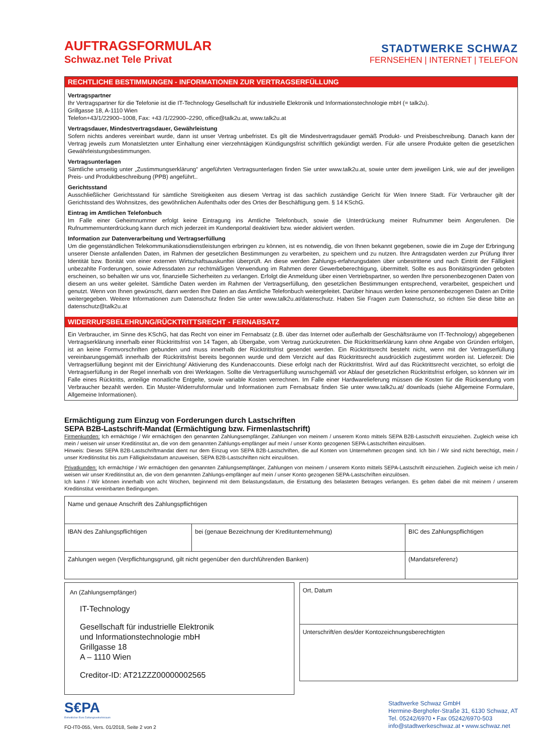AUFTRAGSFORMULAR
Schwaz.net Tele Privat
STADTWERKE SCHWAZ
FERNSEHEN | INTERNET | TELEFON
RECHTLICHE BESTIMMUNGEN - INFORMATIONEN ZUR VERTRAGSERFÜLLUNG
Vertragspartner
Ihr Vertragspartner für die Telefonie ist die IT-Technology Gesellschaft für industrielle Elektronik und Informationstechnologie mbH (= talk2u).
Grillgasse 18, A-1110 Wien
Telefon+43/1/22900–1008, Fax: +43 /1/22900–2290, office@talk2u.at, www.talk2u.at
Vertragsdauer, Mindestvertragsdauer, Gewährleistung
Sofern nichts anderes vereinbart wurde, dann ist unser Vertrag unbefristet. Es gilt die Mindestvertragsdauer gemäß Produkt- und Preisbeschreibung. Danach kann der Vertrag jeweils zum Monatsletzten unter Einhaltung einer vierzehntägigen Kündigungsfrist schriftlich gekündigt werden. Für alle unsere Produkte gelten die gesetzlichen Gewährleistungsbestimmungen.
Vertragsunterlagen
Sämtliche umseitig unter „Zustimmungserklärung“ angeführten Vertragsunterlagen finden Sie unter www.talk2u.at, sowie unter dem jeweiligen Link, wie auf der jeweiligen Preis- und Produktbeschreibung (PPB) angeführt..
Gerichtsstand
Ausschließlicher Gerichtsstand für sämtliche Streitigkeiten aus diesem Vertrag ist das sachlich zuständige Gericht für Wien Innere Stadt. Für Verbraucher gilt der Gerichtsstand des Wohnsitzes, des gewöhnlichen Aufenthalts oder des Ortes der Beschäftigung gem. § 14 KSchG.
Eintrag im Amtlichen Telefonbuch
Im Falle einer Geheimnummer erfolgt keine Eintragung ins Amtliche Telefonbuch, sowie die Unterdrückung meiner Rufnummer beim Angerufenen. Die Rufnummernunterdrückung kann durch mich jederzeit im Kundenportal deaktiviert bzw. wieder aktiviert werden.
Information zur Datenverarbeitung und Vertragserfüllung
Um die gegenständlichen Telekommunikationsdienstleistungen erbringen zu können, ist es notwendig, die von Ihnen bekannt gegebenen, sowie die im Zuge der Erbringung unserer Dienste anfallenden Daten, im Rahmen der gesetzlichen Bestimmungen zu verarbeiten, zu speichern und zu nutzen. Ihre Antragsdaten werden zur Prüfung Ihrer Identität bzw. Bonität von einer externen Wirtschaftsauskunftei überprüft. An diese werden Zahlungs-erfahrungsdaten über unbestrittene und nach Eintritt der Fälligkeit unbezahlte Forderungen, sowie Adressdaten zur rechtmäßigen Verwendung im Rahmen derer Gewerbeberechtigung, übermittelt. Sollte es aus Bonitätsgründen geboten erscheinen, so behalten wir uns vor, finanzielle Sicherheiten zu verlangen. Erfolgt die Anmeldung über einen Vertriebspartner, so werden Ihre personenbezogenen Daten von diesem an uns weiter geleitet. Sämtliche Daten werden im Rahmen der Vertragserfüllung, den gesetzlichen Bestimmungen entsprechend, verarbeitet, gespeichert und genutzt. Wenn von Ihnen gewünscht, dann werden Ihre Daten an das Amtliche Telefonbuch weitergeleitet. Darüber hinaus werden keine personenbezogenen Daten an Dritte weitergegeben. Weitere Informationen zum Datenschutz finden Sie unter www.talk2u.at/datenschutz. Haben Sie Fragen zum Datenschutz, so richten Sie diese bitte an datenschutz@talk2u.at
WIDERRUFSBELEHRUNG/RÜCKTRITTSRECHT - FERNABSATZ
Ein Verbraucher, im Sinne des KSchG, hat das Recht von einer im Fernabsatz (z.B. über das Internet oder außerhalb der Geschäftsräume von IT-Technology) abgegebenen Vertragserklärung innerhalb einer Rücktrittsfrist von 14 Tagen, ab Übergabe, vom Vertrag zurückzutreten. Die Rücktrittserklärung kann ohne Angabe von Gründen erfolgen, ist an keine Formvorschriften gebunden und muss innerhalb der Rücktrittsfrist gesendet werden. Ein Rücktrittsrecht besteht nicht, wenn mit der Vertragserfüllung vereinbarungsgemäß innerhalb der Rücktrittsfrist bereits begonnen wurde und dem Verzicht auf das Rücktrittsrecht ausdrücklich zugestimmt worden ist. Lieferzeit: Die Vertragserfüllung beginnt mit der Einrichtung/ Aktivierung des Kundenaccounts. Diese erfolgt nach der Rücktrittsfrist. Wird auf das Rücktrittsrecht verzichtet, so erfolgt die Vertragserfüllung in der Regel innerhalb von drei Werktagen. Sollte die Vertragserfüllung wunschgemäß vor Ablauf der gesetzlichen Rücktrittsfrist erfolgen, so können wir im Falle eines Rücktritts, anteilige monatliche Entgelte, sowie variable Kosten verrechnen. Im Falle einer Hardwarelieferung müssen die Kosten für die Rücksendung vom Verbraucher bezahlt werden. Ein Muster-Widerrufsformular und Informationen zum Fernabsatz finden Sie unter www.talk2u.at/ downloads (siehe Allgemeine Formulare, Allgemeine Informationen).
Ermächtigung zum Einzug von Forderungen durch Lastschriften
SEPA B2B-Lastschrift-Mandat (Ermächtigung bzw. Firmenlastschrift)
Firmenkunden: Ich ermächtige / Wir ermächtigen den genannten Zahlungsempfänger, Zahlungen von meinem / unserem Konto mittels SEPA B2B-Lastschrift einzuziehen. Zugleich weise ich mein / weisen wir unser Kreditinstitut an, die von dem genannten Zahlungs-empfänger auf mein / unser Konto gezogenen SEPA-Lastschriften einzulösen.
Hinweis: Dieses SEPA B2B-Lastschriftmandat dient nur dem Einzug von SEPA B2B-Lastschriften, die auf Konten von Unternehmen gezogen sind. Ich bin / Wir sind nicht berechtigt, mein / unser Kreditinstitut bis zum Fälligkeitsdatum anzuweisen, SEPA B2B-Lastschriften nicht einzulösen.
Privatkunden: Ich ermächtige / Wir ermächtigen den genannten Zahlungsempfänger, Zahlungen von meinem / unserem Konto mittels SEPA-Lastschrift einzuziehen. Zugleich weise ich mein / weisen wir unser Kreditinstitut an, die von dem genannten Zahlungs-empfänger auf mein / unser Konto gezogenen SEPA-Lastschriften einzulösen.
Ich kann / Wir können innerhalb von acht Wochen, beginnend mit dem Belastungsdatum, die Erstattung des belasteten Betrages verlangen. Es gelten dabei die mit meinem / unserem Kreditinstitut vereinbarten Bedingungen.
| Name und genaue Anschrift des Zahlungspflichtigen | | |
| IBAN des Zahlungspflichtigen | bei (genaue Bezeichnung der Kreditunternehmung) | BIC des Zahlungspflichtigen |
| Zahlungen wegen (Verpflichtungsgrund, gilt nicht gegenüber den durchführenden Banken) | | (Mandatsreferenz) |
An (Zahlungsempfänger)
IT-Technology
Gesellschaft für industrielle Elektronik
und Informationstechnologie mbH
Grillgasse 18
A – 1110 Wien
Creditor-ID: AT21ZZZ00000002565
| Ort, Datum |
| Unterschrift/en des/der Kontozeichnungsberechtigten |
S€PA
Einheitlicher Euro-Zahlungsverkehrsraum
FO-IT0-055, Vers. 01/2018, Seite 2 von 2
Stadtwerke Schwaz GmbH
Hermine-Berghofer-Straße 31, 6130 Schwaz, AT
Tel. 05242/6970 • Fax 05242/6970-503
info@stadtwerkeschwaz.at • www.schwaz.net